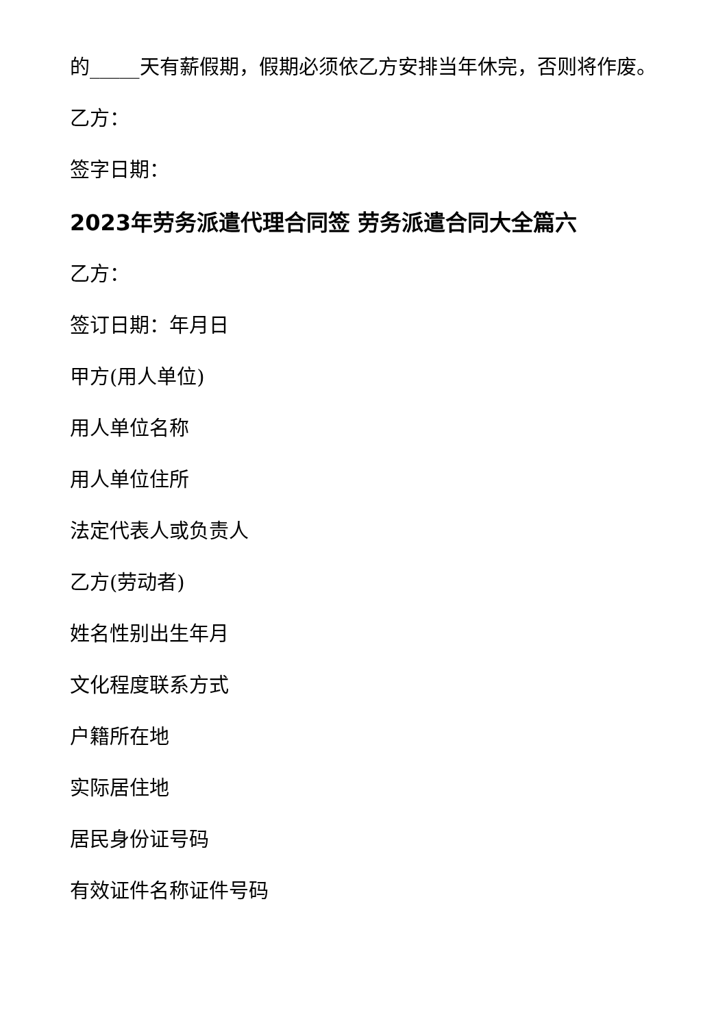的_____天有薪假期，假期必须依乙方安排当年休完，否则将作废。
乙方：
签字日期：
2023年劳务派遣代理合同签 劳务派遣合同大全篇六
乙方：
签订日期：年月日
甲方(用人单位)
用人单位名称
用人单位住所
法定代表人或负责人
乙方(劳动者)
姓名性别出生年月
文化程度联系方式
户籍所在地
实际居住地
居民身份证号码
有效证件名称证件号码